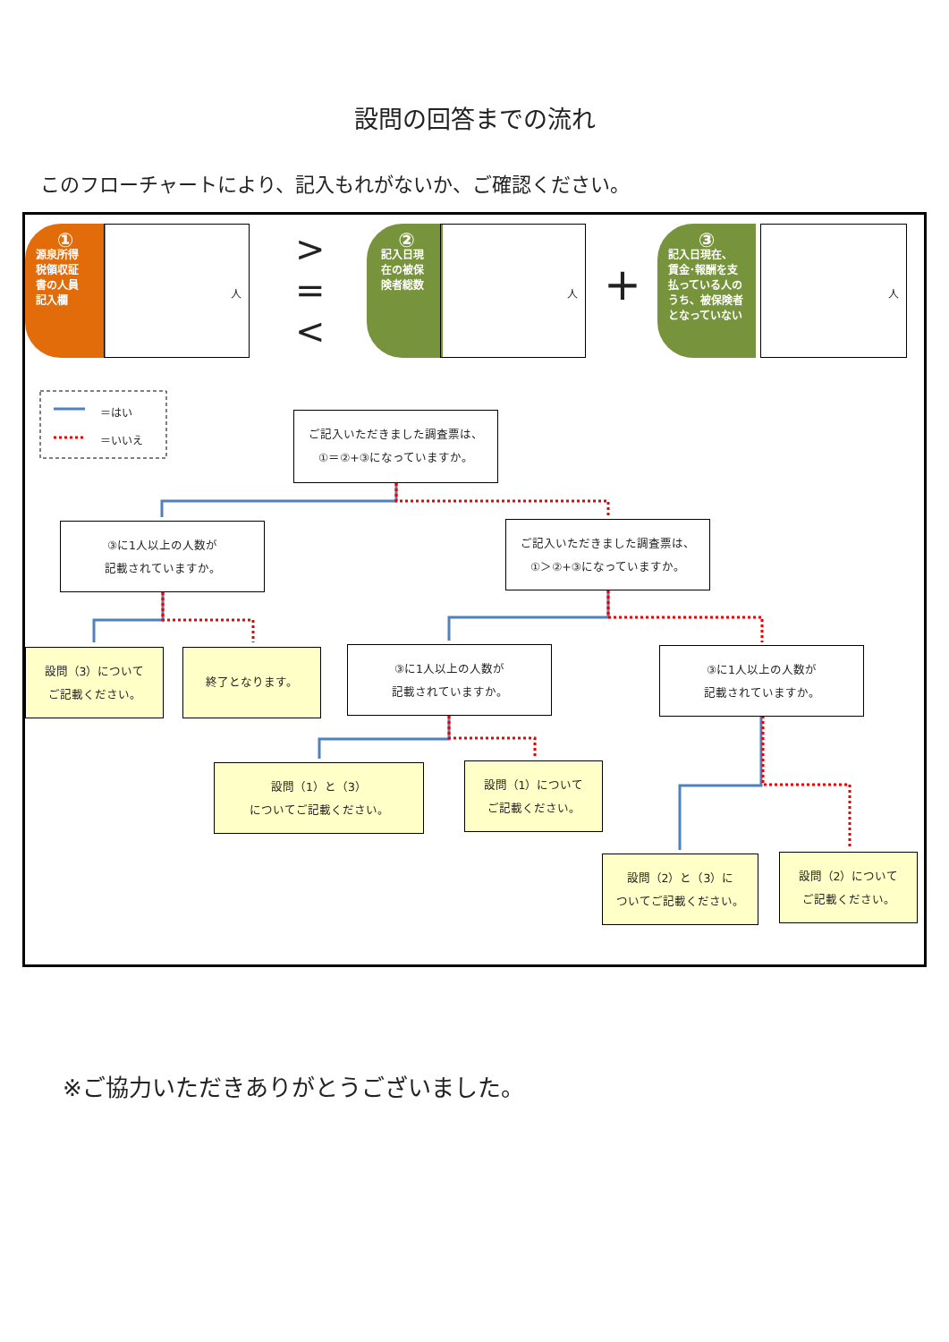設問の回答までの流れ
このフローチャートにより、記入もれがないか、ご確認ください。
①
源泉所得
税領収証
書の人員
記入欄
人
>
=
<
②
記入日現
在の被保
険者総数
人
+
③
記入日現在、
賃金･報酬を支
払っている人の
うち、被保険者
となっていない
人
＝はい
＝いいえ
ご記入いただきました調査票は、
①＝②+③になっていますか。
③に1人以上の人数が
記載されていますか。
ご記入いただきました調査票は、
①＞②+③になっていますか。
設問（3）について
ご記載ください。
終了となります。
③に1人以上の人数が
記載されていますか。
③に1人以上の人数が
記載されていますか。
設問（1）と（3）
についてご記載ください。
設問（1）について
ご記載ください。
設問（2）と（3）に
ついてご記載ください。
設問（2）について
ご記載ください。
※ご協力いただきありがとうございました。